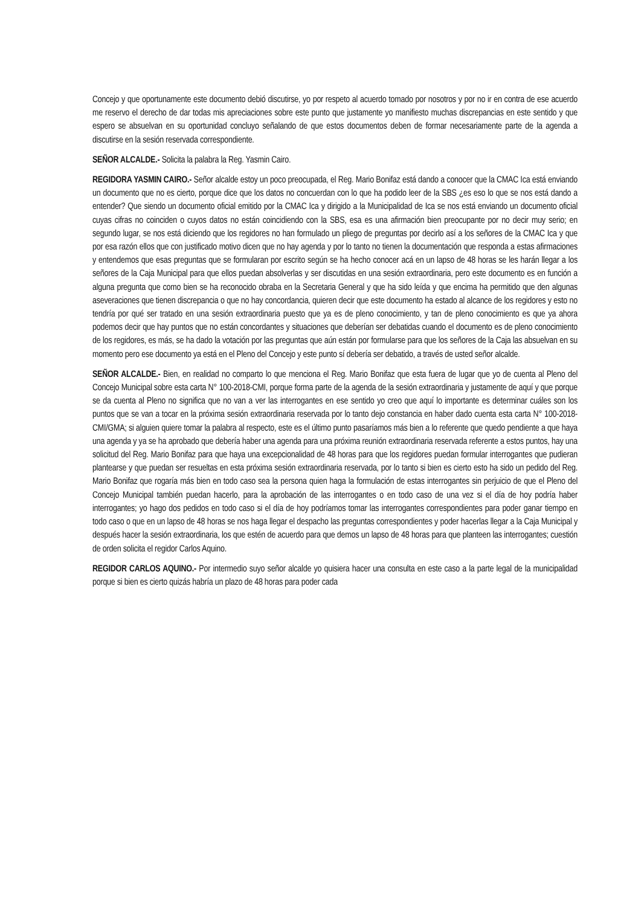Concejo y que oportunamente este documento debió discutirse, yo por respeto al acuerdo tomado por nosotros y por no ir en contra de ese acuerdo me reservo el derecho de dar todas mis apreciaciones sobre este punto que justamente yo manifiesto muchas discrepancias en este sentido y que espero se absuelvan en su oportunidad concluyo señalando de que estos documentos deben de formar necesariamente parte de la agenda a discutirse en la sesión reservada correspondiente.
SEÑOR ALCALDE.- Solicita la palabra la Reg. Yasmin Cairo.
REGIDORA YASMIN CAIRO.- Señor alcalde estoy un poco preocupada, el Reg. Mario Bonifaz está dando a conocer que la CMAC Ica está enviando un documento que no es cierto, porque dice que los datos no concuerdan con lo que ha podido leer de la SBS ¿es eso lo que se nos está dando a entender? Que siendo un documento oficial emitido por la CMAC Ica y dirigido a la Municipalidad de Ica se nos está enviando un documento oficial cuyas cifras no coinciden o cuyos datos no están coincidiendo con la SBS, esa es una afirmación bien preocupante por no decir muy serio; en segundo lugar, se nos está diciendo que los regidores no han formulado un pliego de preguntas por decirlo así a los señores de la CMAC Ica y que por esa razón ellos que con justificado motivo dicen que no hay agenda y por lo tanto no tienen la documentación que responda a estas afirmaciones y entendemos que esas preguntas que se formularan por escrito según se ha hecho conocer acá en un lapso de 48 horas se les harán llegar a los señores de la Caja Municipal para que ellos puedan absolverlas y ser discutidas en una sesión extraordinaria, pero este documento es en función a alguna pregunta que como bien se ha reconocido obraba en la Secretaria General y que ha sido leída y que encima ha permitido que den algunas aseveraciones que tienen discrepancia o que no hay concordancia, quieren decir que este documento ha estado al alcance de los regidores y esto no tendría por qué ser tratado en una sesión extraordinaria puesto que ya es de pleno conocimiento, y tan de pleno conocimiento es que ya ahora podemos decir que hay puntos que no están concordantes y situaciones que deberían ser debatidas cuando el documento es de pleno conocimiento de los regidores, es más, se ha dado la votación por las preguntas que aún están por formularse para que los señores de la Caja las absuelvan en su momento pero ese documento ya está en el Pleno del Concejo y este punto sí debería ser debatido, a través de usted señor alcalde.
SEÑOR ALCALDE.- Bien, en realidad no comparto lo que menciona el Reg. Mario Bonifaz que esta fuera de lugar que yo de cuenta al Pleno del Concejo Municipal sobre esta carta N° 100-2018-CMI, porque forma parte de la agenda de la sesión extraordinaria y justamente de aquí y que porque se da cuenta al Pleno no significa que no van a ver las interrogantes en ese sentido yo creo que aquí lo importante es determinar cuáles son los puntos que se van a tocar en la próxima sesión extraordinaria reservada por lo tanto dejo constancia en haber dado cuenta esta carta N° 100-2018-CMI/GMA; si alguien quiere tomar la palabra al respecto, este es el último punto pasaríamos más bien a lo referente que quedo pendiente a que haya una agenda y ya se ha aprobado que debería haber una agenda para una próxima reunión extraordinaria reservada referente a estos puntos, hay una solicitud del Reg. Mario Bonifaz para que haya una excepcionalidad de 48 horas para que los regidores puedan formular interrogantes que pudieran plantearse y que puedan ser resueltas en esta próxima sesión extraordinaria reservada, por lo tanto si bien es cierto esto ha sido un pedido del Reg. Mario Bonifaz que rogaría más bien en todo caso sea la persona quien haga la formulación de estas interrogantes sin perjuicio de que el Pleno del Concejo Municipal también puedan hacerlo, para la aprobación de las interrogantes o en todo caso de una vez si el día de hoy podría haber interrogantes; yo hago dos pedidos en todo caso si el día de hoy podríamos tomar las interrogantes correspondientes para poder ganar tiempo en todo caso o que en un lapso de 48 horas se nos haga llegar el despacho las preguntas correspondientes y poder hacerlas llegar a la Caja Municipal y después hacer la sesión extraordinaria, los que estén de acuerdo para que demos un lapso de 48 horas para que planteen las interrogantes; cuestión de orden solicita el regidor Carlos Aquino.
REGIDOR CARLOS AQUINO.- Por intermedio suyo señor alcalde yo quisiera hacer una consulta en este caso a la parte legal de la municipalidad porque si bien es cierto quizás habría un plazo de 48 horas para poder cada